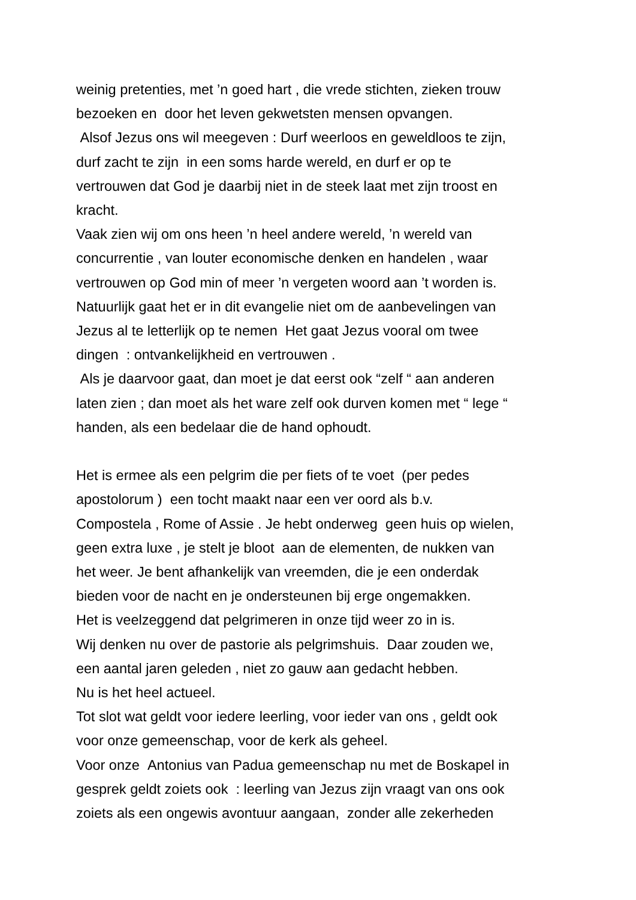weinig pretenties, met ’n goed hart , die vrede stichten, zieken trouw
bezoeken en door het leven gekwetsten mensen opvangen.
Alsof Jezus ons wil meegeven : Durf weerloos en geweldloos te zijn,
durf zacht te zijn in een soms harde wereld, en durf er op te
vertrouwen dat God je daarbij niet in de steek laat met zijn troost en
kracht.
Vaak zien wij om ons heen ’n heel andere wereld, ’n wereld van
concurrentie , van louter economische denken en handelen , waar
vertrouwen op God min of meer ’n vergeten woord aan ’t worden is.
Natuurlijk gaat het er in dit evangelie niet om de aanbevelingen van
Jezus al te letterlijk op te nemen Het gaat Jezus vooral om twee
dingen : ontvankelijkheid en vertrouwen .
Als je daarvoor gaat, dan moet je dat eerst ook “zelf “ aan anderen
laten zien ; dan moet als het ware zelf ook durven komen met “ lege “
handen, als een bedelaar die de hand ophoudt.
Het is ermee als een pelgrim die per fiets of te voet (per pedes
apostolorum ) een tocht maakt naar een ver oord als b.v.
Compostela , Rome of Assie . Je hebt onderweg geen huis op wielen,
geen extra luxe , je stelt je bloot aan de elementen, de nukken van
het weer. Je bent afhankelijk van vreemden, die je een onderdak
bieden voor de nacht en je ondersteunen bij erge ongemakken.
Het is veelzeggend dat pelgrimeren in onze tijd weer zo in is.
Wij denken nu over de pastorie als pelgrimshuis. Daar zouden we,
een aantal jaren geleden , niet zo gauw aan gedacht hebben.
Nu is het heel actueel.
Tot slot wat geldt voor iedere leerling, voor ieder van ons , geldt ook
voor onze gemeenschap, voor de kerk als geheel.
Voor onze Antonius van Padua gemeenschap nu met de Boskapel in
gesprek geldt zoiets ook : leerling van Jezus zijn vraagt van ons ook
zoiets als een ongewis avontuur aangaan, zonder alle zekerheden